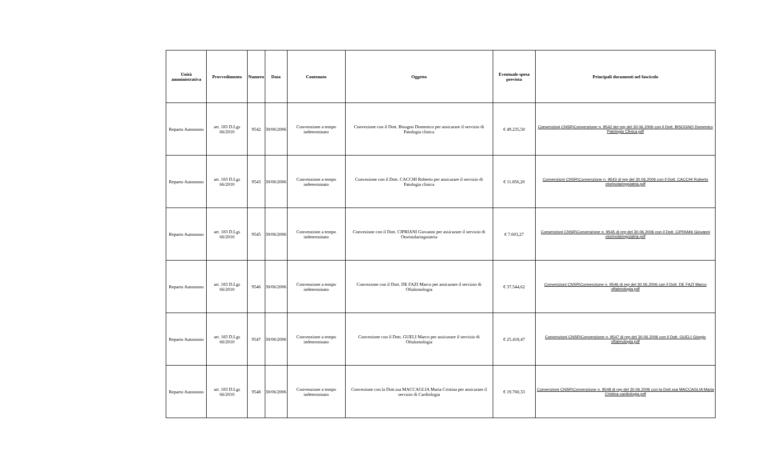| Unità amministrativa | Provvedimento | Numero | Data | Contenuto | Oggetto | Eventuale spesa prevista | Principali documenti nel fascicolo |
| --- | --- | --- | --- | --- | --- | --- | --- |
| Reparto Autonomo | art. 183 D.Lgs 66/2010 | 9542 | 30/06/2006 | Convenzione a tempo indeterminato | Convezione con il Dott. Bisogno Domenico per assicurare il servizio di Patologia clinica | € 49.235,50 | Convenzioni CNSR\Convenzione n. 9542 dei rep del 30.06.2006 con il Dott. BISOGNO Domenico Patologia Clinica.pdf |
| Reparto Autonomo | art. 183 D.Lgs 66/2010 | 9543 | 30/06/2006 | Convenzione a tempo indeterminato | Convezione con il Dott. CACCHI Roberto per assicurare il servizio di Patologia clinica | € 11.856,20 | Convenzioni CNSR\Convenzione n. 9543 di rep del 30.06.2006 con il Dott. CACCHI Roberto otorinolaringoiatria.pdf |
| Reparto Autonomo | art. 183 D.Lgs 66/2010 | 9545 | 30/06/2006 | Convenzione a tempo indeterminato | Convezione con il Dott. CIPRIANI Giovanni per assicurare il servizio di Otorinolaringoiatria | € 7.603,27 | Convenzioni CNSR\Convenzione n. 9545 di rep del 30.06.2006 con il Dott. CIPRIANI Giovanni otorinolaringoiatria.pdf |
| Reparto Autonomo | art. 183 D.Lgs 66/2010 | 9546 | 30/06/2006 | Convenzione a tempo indeterminato | Convezione con il Dott. DE FAZI Marco per assicurare il servizio di Oftalomologia | € 37.544,62 | Convenzioni CNSR\Convenzione n. 9546 di rep del 30.06.2006 con il Dott. DE FAZI Marco oftalmologia.pdf |
| Reparto Autonomo | art. 183 D.Lgs 66/2010 | 9547 | 30/06/2006 | Convenzione a tempo indeterminato | Convezione con il Dott. GUELI Marco per assicurare il servizio di Oftalomologia | € 25.418,47 | Convenzioni CNSR\Convenzione n. 9547 di rep del 30.06.2006 con il Dott. GUELI Giorgio oftalmologia.pdf |
| Reparto Autonomo | art. 183 D.Lgs 66/2010 | 9548 | 30/06/2006 | Convenzione a tempo indeterminato | Convezione con la Dott.ssa MACCAGLIA Maria Cristina per assicurare il servizio di Cardiologia | € 19.760,33 | Convenzioni CNSR\Convenzione n. 9548 di rep del 30.06.2006 con la Dott.ssa MACCAGLIA Maria Cristina cardiologia.pdf |